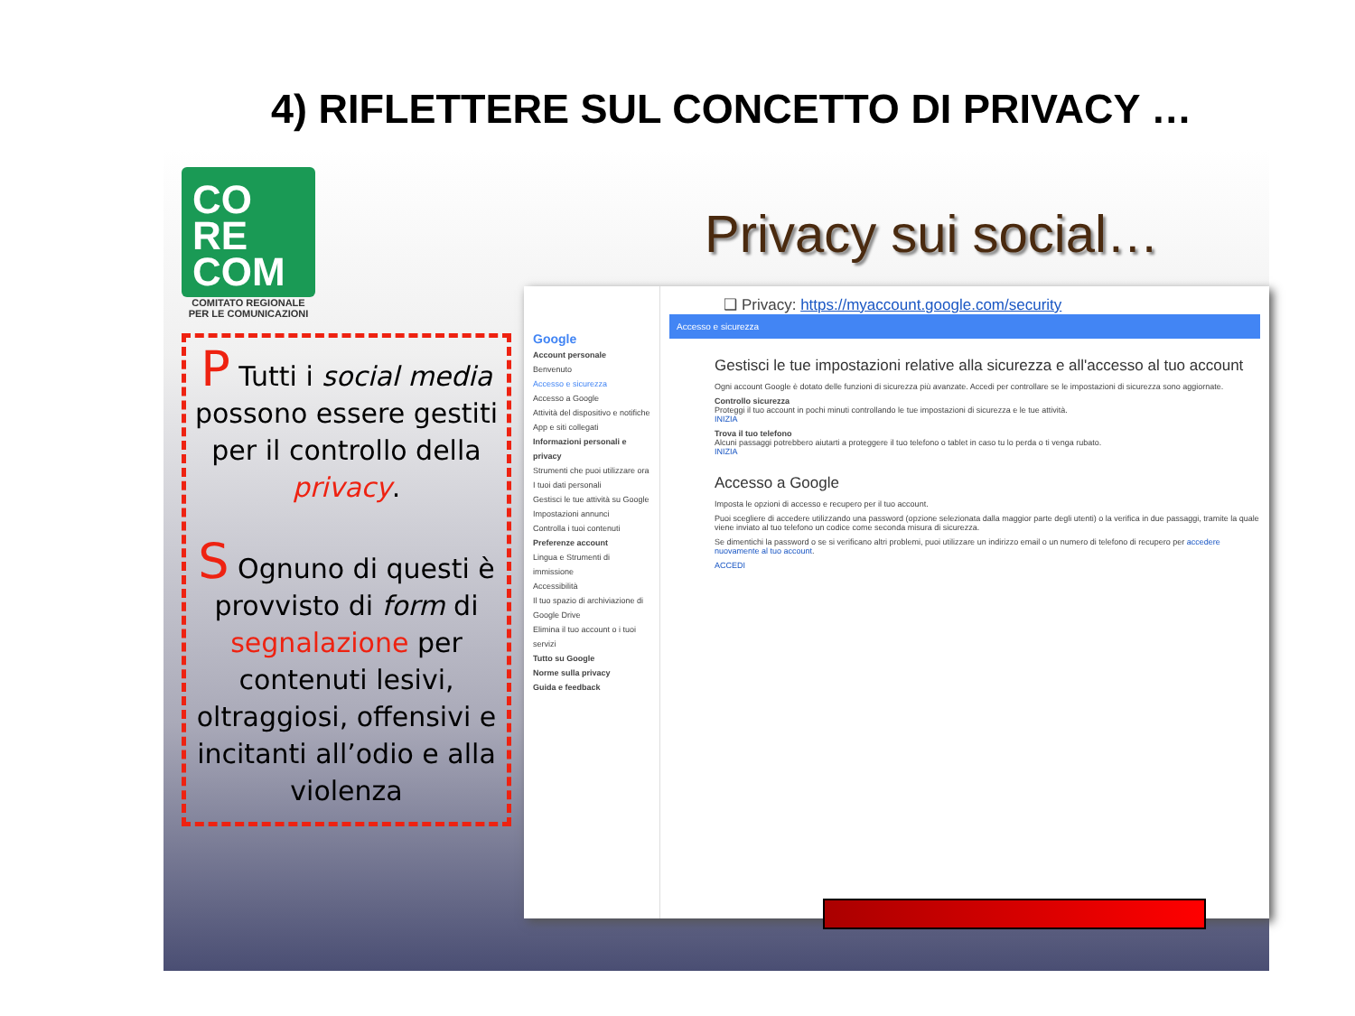4) RIFLETTERE SUL CONCETTO DI PRIVACY …
CO
RE
COM
COMITATO REGIONALE PER LE COMUNICAZIONI
P Tutti i social media possono essere gestiti per il controllo della privacy.
S Ognuno di questi è provvisto di form di segnalazione per contenuti lesivi, oltraggiosi, offensivi e incitanti all’odio e alla violenza
Privacy sui social…
Google
Account personale
Benvenuto
Accesso e sicurezza
Accesso a Google
Attività del dispositivo e notifiche
App e siti collegati
Informazioni personali e privacy
Strumenti che puoi utilizzare ora
I tuoi dati personali
Gestisci le tue attività su Google
Impostazioni annunci
Controlla i tuoi contenuti
Preferenze account
Lingua e Strumenti di immissione
Accessibilità
Il tuo spazio di archiviazione di Google Drive
Elimina il tuo account o i tuoi servizi
Tutto su Google
Norme sulla privacy
Guida e feedback
❑ Privacy: https://myaccount.google.com/security
Accesso e sicurezza
Gestisci le tue impostazioni relative alla sicurezza e all'accesso al tuo account
Ogni account Google è dotato delle funzioni di sicurezza più avanzate. Accedi per controllare se le impostazioni di sicurezza sono aggiornate.
Controllo sicurezza
Proteggi il tuo account in pochi minuti controllando le tue impostazioni di sicurezza e le tue attività.
INIZIA
Trova il tuo telefono
Alcuni passaggi potrebbero aiutarti a proteggere il tuo telefono o tablet in caso tu lo perda o ti venga rubato.
INIZIA
Accesso a Google
Imposta le opzioni di accesso e recupero per il tuo account.
Puoi scegliere di accedere utilizzando una password (opzione selezionata dalla maggior parte degli utenti) o la verifica in due passaggi, tramite la quale viene inviato al tuo telefono un codice come seconda misura di sicurezza.
Se dimentichi la password o se si verificano altri problemi, puoi utilizzare un indirizzo email o un numero di telefono di recupero per accedere nuovamente al tuo account.
ACCEDI